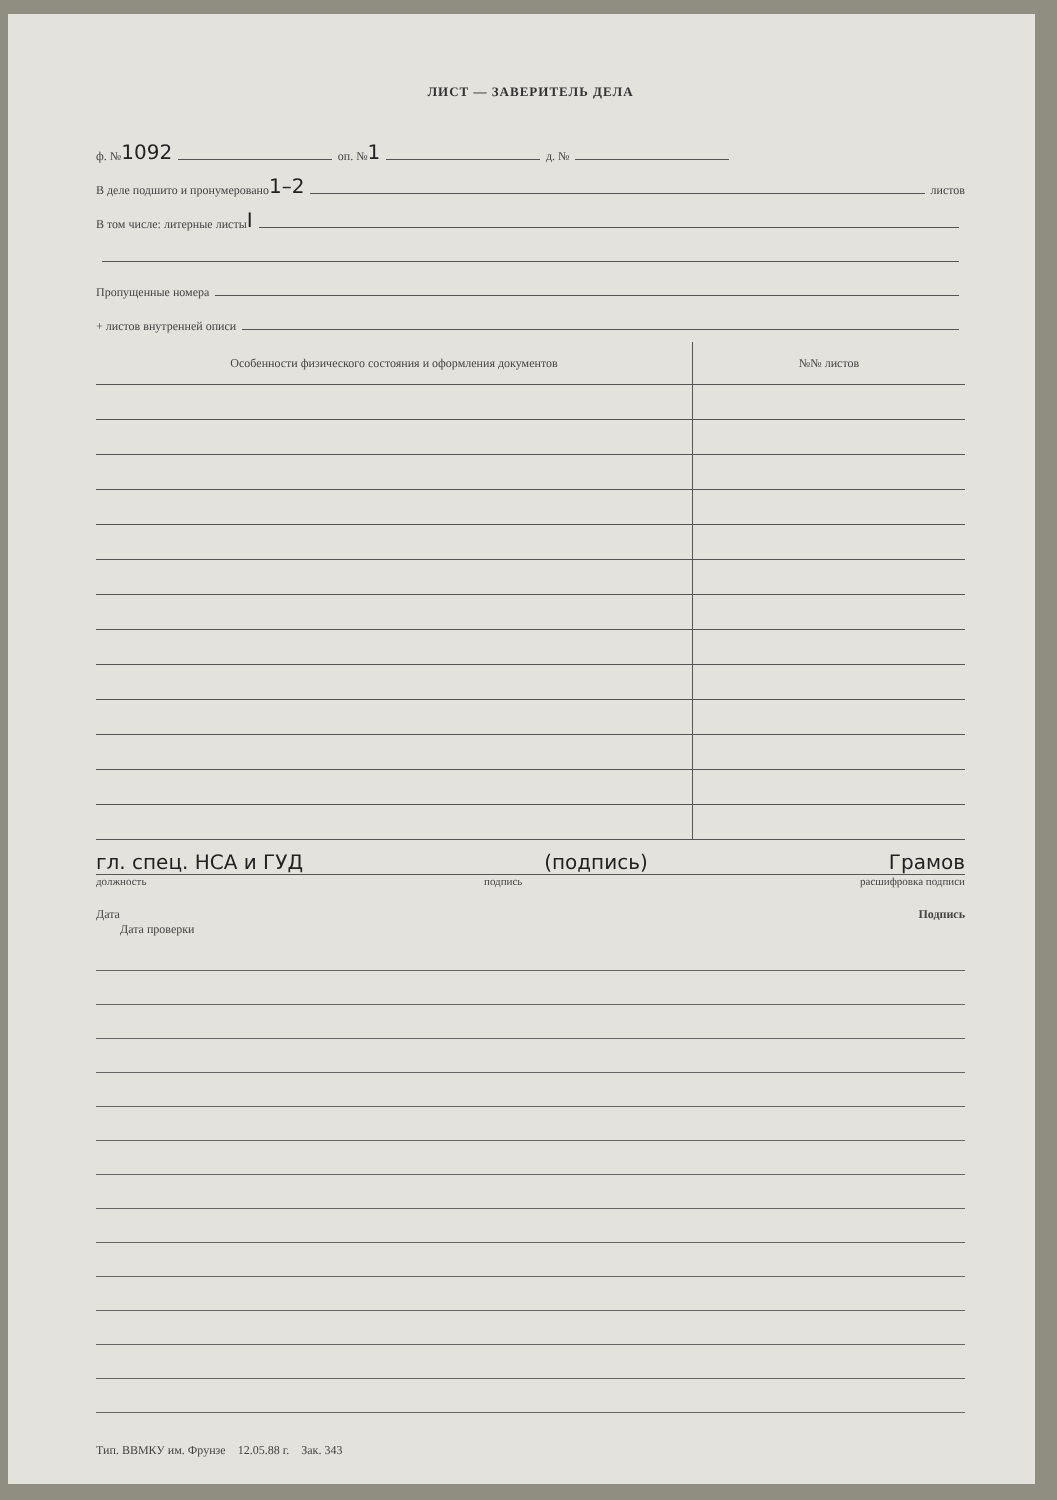ЛИСТ — ЗАВЕРИТЕЛЬ ДЕЛА
ф. № 1092 оп. № 1 д. №
В деле подшито и пронумеровано 1–2 листов
В том числе: литерные листы I
Пропущенные номера
+ листов внутренней описи
| Особенности физического состояния и оформления документов | №№ листов |
| --- | --- |
гл. спец. НСА и ГУД (подпись) Грамов
должность подпись расшифровка подписи
Дата
Дата проверки Подпись
Тип. ВВМКУ им. Фрунзе 12.05.88 г. Зак. 343